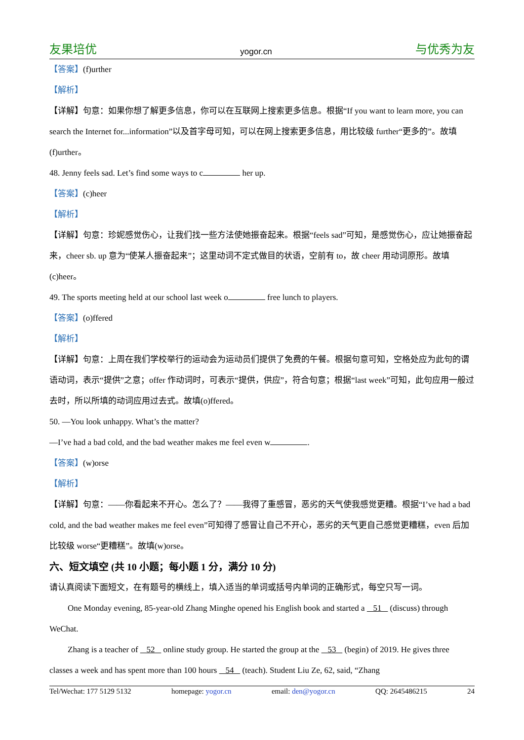友果培优 yogor.cn 与优秀为友
【答案】(f)urther
【解析】
【详解】句意：如果你想了解更多信息，你可以在互联网上搜索更多信息。根据“If you want to learn more, you can search the Internet for...information”以及首字母可知，可以在网上搜索更多信息，用比较级 further“更多的”。故填(f)urther。
48. Jenny feels sad. Let’s find some ways to c her up.
【答案】(c)heer
【解析】
【详解】句意：珍妮感觉伤心，让我们找一些方法使她振奋起来。根据“feels sad”可知，是感觉伤心，应让她振奋起来，cheer sb. up 意为“使某人振奋起来”；这里动词不定式做目的状语，空前有 to，故 cheer 用动词原形。故填(c)heer。
49. The sports meeting held at our school last week o free lunch to players.
【答案】(o)ffered
【解析】
【详解】句意：上周在我们学校举行的运动会为运动员们提供了免费的午餐。根据句意可知，空格处应为此句的谓语动词，表示“提供”之意；offer 作动词时，可表示“提供，供应”，符合句意；根据“last week”可知，此句应用一般过去时，所以所填的动词应用过去式。故填(o)ffered。
50. —You look unhappy. What’s the matter?
—I’ve had a bad cold, and the bad weather makes me feel even w .
【答案】(w)orse
【解析】
【详解】句意：——你看起来不开心。怎么了？——我得了重感冒，恶劣的天气使我感觉更糟。根据“I’ve had a bad cold, and the bad weather makes me feel even”可知得了感冒让自己不开心，恶劣的天气更自己感觉更糟糕，even 后加比较级 worse“更糟糕”。故填(w)orse。
六、短文填空 (共 10 小题；每小题 1 分，满分 10 分)
请认真阅读下面短文，在有题号的横线上，填入适当的单词或括号内单词的正确形式，每空只写一词。
One Monday evening, 85-year-old Zhang Minghe opened his English book and started a 51 (discuss) through WeChat.
Zhang is a teacher of 52 online study group. He started the group at the 53 (begin) of 2019. He gives three classes a week and has spent more than 100 hours 54 (teach). Student Liu Ze, 62, said, “Zhang
Tel/Wechat: 177 5129 5132 homepage: yogor.cn email: den@yogor.cn QQ: 2645486215 24